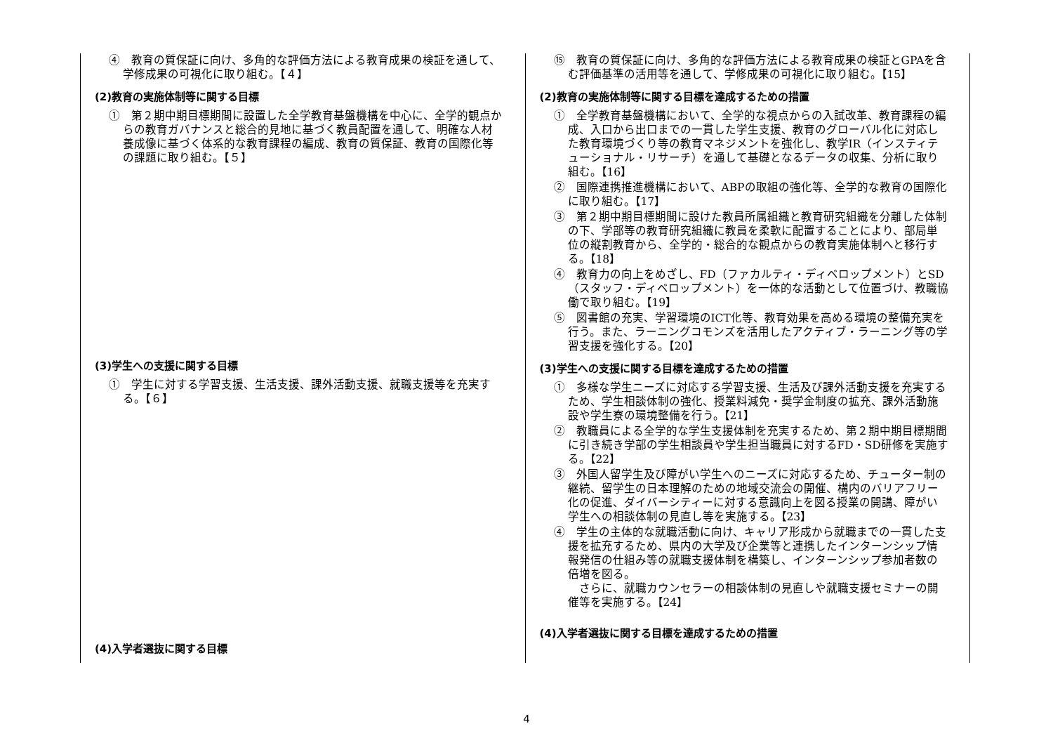| ④ 教育の質保証に向け、多角的な評価方法による教育成果の検証を通して、学修成果の可視化に取り組む。【４】 (2)教育の実施体制等に関する目標 ① 第２期中期目標期間に設置した全学教育基盤機構を中心に、全学的観点からの教育ガバナンスと総合的見地に基づく教員配置を通して、明確な人材養成像に基づく体系的な教育課程の編成、教育の質保証、教育の国際化等の課題に取り組む。【５】 (3)学生への支援に関する目標 ① 学生に対する学習支援、生活支援、課外活動支援、就職支援等を充実する。【６】 (4)入学者選抜に関する目標 | ⑮ 教育の質保証に向け、多角的な評価方法による教育成果の検証とGPAを含む評価基準の活用等を通して、学修成果の可視化に取り組む。【15】 (2)教育の実施体制等に関する目標を達成するための措置 ① 全学教育基盤機構において、全学的な視点からの入試改革、教育課程の編成、入口から出口までの一貫した学生支援、教育のグローバル化に対応した教育環境づくり等の教育マネジメントを強化し、教学IR（インスティテューショナル・リサーチ）を通して基礎となるデータの収集、分析に取り組む。【16】 ② 国際連携推進機構において、ABPの取組の強化等、全学的な教育の国際化に取り組む。【17】 ③ 第２期中期目標期間に設けた教員所属組織と教育研究組織を分離した体制の下、学部等の教育研究組織に教員を柔軟に配置することにより、部局単位の縦割教育から、全学的・総合的な観点からの教育実施体制へと移行する。【18】 ④ 教育力の向上をめざし、FD（ファカルティ・ディベロップメント）とSD（スタッフ・ディベロップメント）を一体的な活動として位置づけ、教職協働で取り組む。【19】 ⑤ 図書館の充実、学習環境のICT化等、教育効果を高める環境の整備充実を行う。また、ラーニングコモンズを活用したアクティブ・ラーニング等の学習支援を強化する。【20】 (3)学生への支援に関する目標を達成するための措置 ① 多様な学生ニーズに対応する学習支援、生活及び課外活動支援を充実するため、学生相談体制の強化、授業料減免・奨学金制度の拡充、課外活動施設や学生寮の環境整備を行う。【21】 ② 教職員による全学的な学生支援体制を充実するため、第２期中期目標期間に引き続き学部の学生相談員や学生担当職員に対するFD・SD研修を実施する。【22】 ③ 外国人留学生及び障がい学生へのニーズに対応するため、チューター制の継続、留学生の日本理解のための地域交流会の開催、構内のバリアフリー化の促進、ダイバーシティーに対する意識向上を図る授業の開講、障がい学生への相談体制の見直し等を実施する。【23】 ④ 学生の主体的な就職活動に向け、キャリア形成から就職までの一貫した支援を拡充するため、県内の大学及び企業等と連携したインターンシップ情報発信の仕組み等の就職支援体制を構築し、インターンシップ参加者数の倍増を図る。 さらに、就職カウンセラーの相談体制の見直しや就職支援セミナーの開催等を実施する。【24】 (4)入学者選抜に関する目標を達成するための措置 |
4